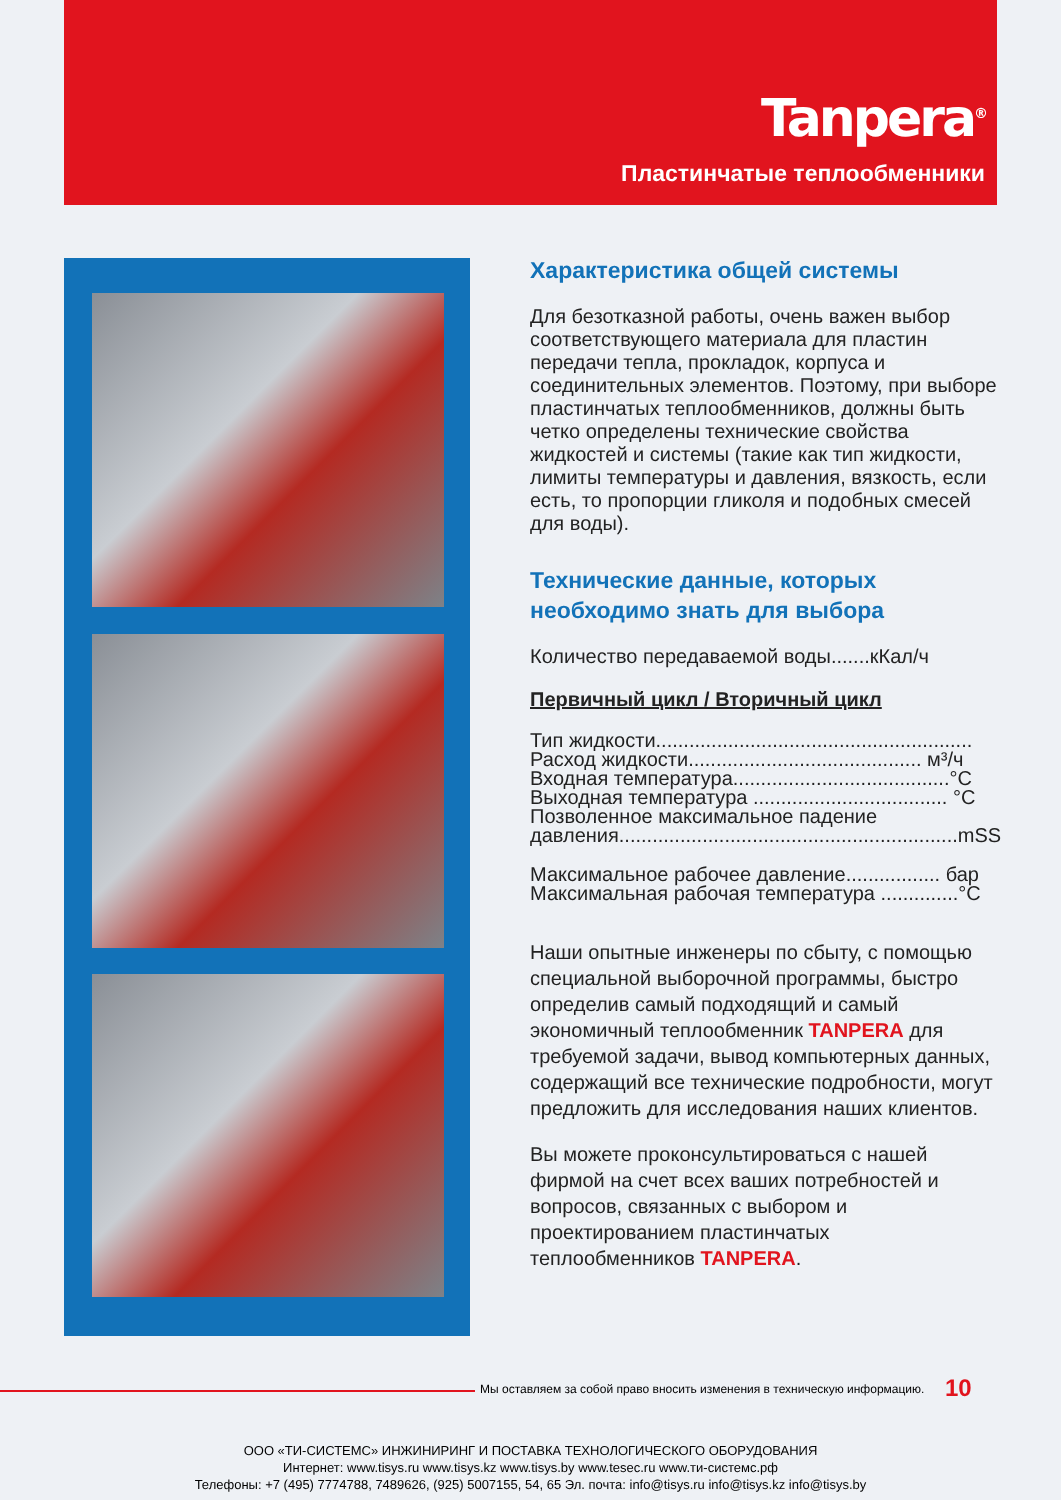Tanpera<sup>®</sup>
Пластинчатые теплообменники
Характеристика общей системы
Для безотказной работы, очень важен выбор соответствующего материала для пластин передачи тепла, прокладок, корпуса и соединительных элементов. Поэтому, при выборе пластинчатых теплообменников, должны быть четко определены технические свойства жидкостей и системы (такие как тип жидкости, лимиты температуры и давления, вязкость, если есть, то пропорции гликоля и подобных смесей для воды).
Технические данные, которых необходимо знать для выбора
Количество передаваемой воды.......кКал/ч
Первичный цикл / Вторичный цикл
Тип жидкости.........................................................
Расход жидкости.......................................... м³/ч
Входная температура.......................................°C
Выходная температура ................................... °C
Позволенное максимальное падение давления.............................................................mSS
Максимальное рабочее давление................. бар
Максимальная рабочая температура ..............°C
Наши опытные инженеры по сбыту, с помощью специальной выборочной программы, быстро определив самый подходящий и самый экономичный теплообменник TANPERA для требуемой задачи, вывод компьютерных данных, содержащий все технические подробности, могут предложить для исследования наших клиентов.
Вы можете проконсультироваться с нашей фирмой на счет всех ваших потребностей и вопросов, связанных с выбором и проектированием пластинчатых теплообменников TANPERA.
Мы оставляем за собой право вносить изменения в техническую информацию. 10
ООО «ТИ-СИСТЕМС» ИНЖИНИРИНГ И ПОСТАВКА ТЕХНОЛОГИЧЕСКОГО ОБОРУДОВАНИЯ
Интернет: www.tisys.ru www.tisys.kz www.tisys.by www.tesec.ru www.ти-системс.рф
Телефоны: +7 (495) 7774788, 7489626, (925) 5007155, 54, 65 Эл. почта: info@tisys.ru info@tisys.kz info@tisys.by